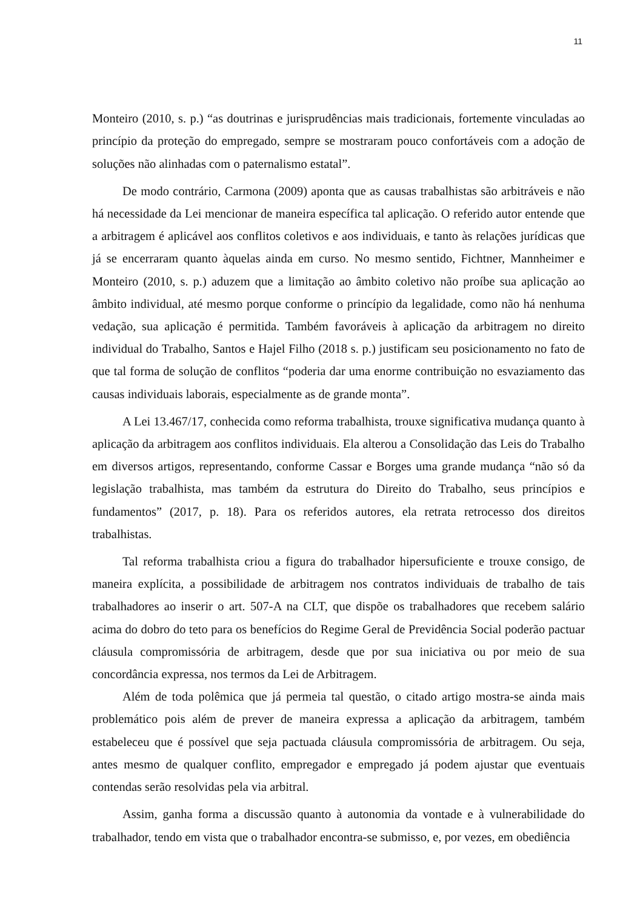11
Monteiro (2010, s. p.) “as doutrinas e jurisprudências mais tradicionais, fortemente vinculadas ao princípio da proteção do empregado, sempre se mostraram pouco confortáveis com a adoção de soluções não alinhadas com o paternalismo estatal”.
De modo contrário, Carmona (2009) aponta que as causas trabalhistas são arbitráveis e não há necessidade da Lei mencionar de maneira específica tal aplicação. O referido autor entende que a arbitragem é aplicável aos conflitos coletivos e aos individuais, e tanto às relações jurídicas que já se encerraram quanto àquelas ainda em curso. No mesmo sentido, Fichtner, Mannheimer e Monteiro (2010, s. p.) aduzem que a limitação ao âmbito coletivo não proíbe sua aplicação ao âmbito individual, até mesmo porque conforme o princípio da legalidade, como não há nenhuma vedação, sua aplicação é permitida. Também favoráveis à aplicação da arbitragem no direito individual do Trabalho, Santos e Hajel Filho (2018 s. p.) justificam seu posicionamento no fato de que tal forma de solução de conflitos “poderia dar uma enorme contribuição no esvaziamento das causas individuais laborais, especialmente as de grande monta”.
A Lei 13.467/17, conhecida como reforma trabalhista, trouxe significativa mudança quanto à aplicação da arbitragem aos conflitos individuais. Ela alterou a Consolidação das Leis do Trabalho em diversos artigos, representando, conforme Cassar e Borges uma grande mudança “não só da legislação trabalhista, mas também da estrutura do Direito do Trabalho, seus princípios e fundamentos” (2017, p. 18). Para os referidos autores, ela retrata retrocesso dos direitos trabalhistas.
Tal reforma trabalhista criou a figura do trabalhador hipersuficiente e trouxe consigo, de maneira explícita, a possibilidade de arbitragem nos contratos individuais de trabalho de tais trabalhadores ao inserir o art. 507-A na CLT, que dispõe os trabalhadores que recebem salário acima do dobro do teto para os benefícios do Regime Geral de Previdência Social poderão pactuar cláusula compromissória de arbitragem, desde que por sua iniciativa ou por meio de sua concordância expressa, nos termos da Lei de Arbitragem.
Além de toda polêmica que já permeia tal questão, o citado artigo mostra-se ainda mais problemático pois além de prever de maneira expressa a aplicação da arbitragem, também estabeleceu que é possível que seja pactuada cláusula compromissória de arbitragem. Ou seja, antes mesmo de qualquer conflito, empregador e empregado já podem ajustar que eventuais contendas serão resolvidas pela via arbitral.
Assim, ganha forma a discussão quanto à autonomia da vontade e à vulnerabilidade do trabalhador, tendo em vista que o trabalhador encontra-se submisso, e, por vezes, em obediência